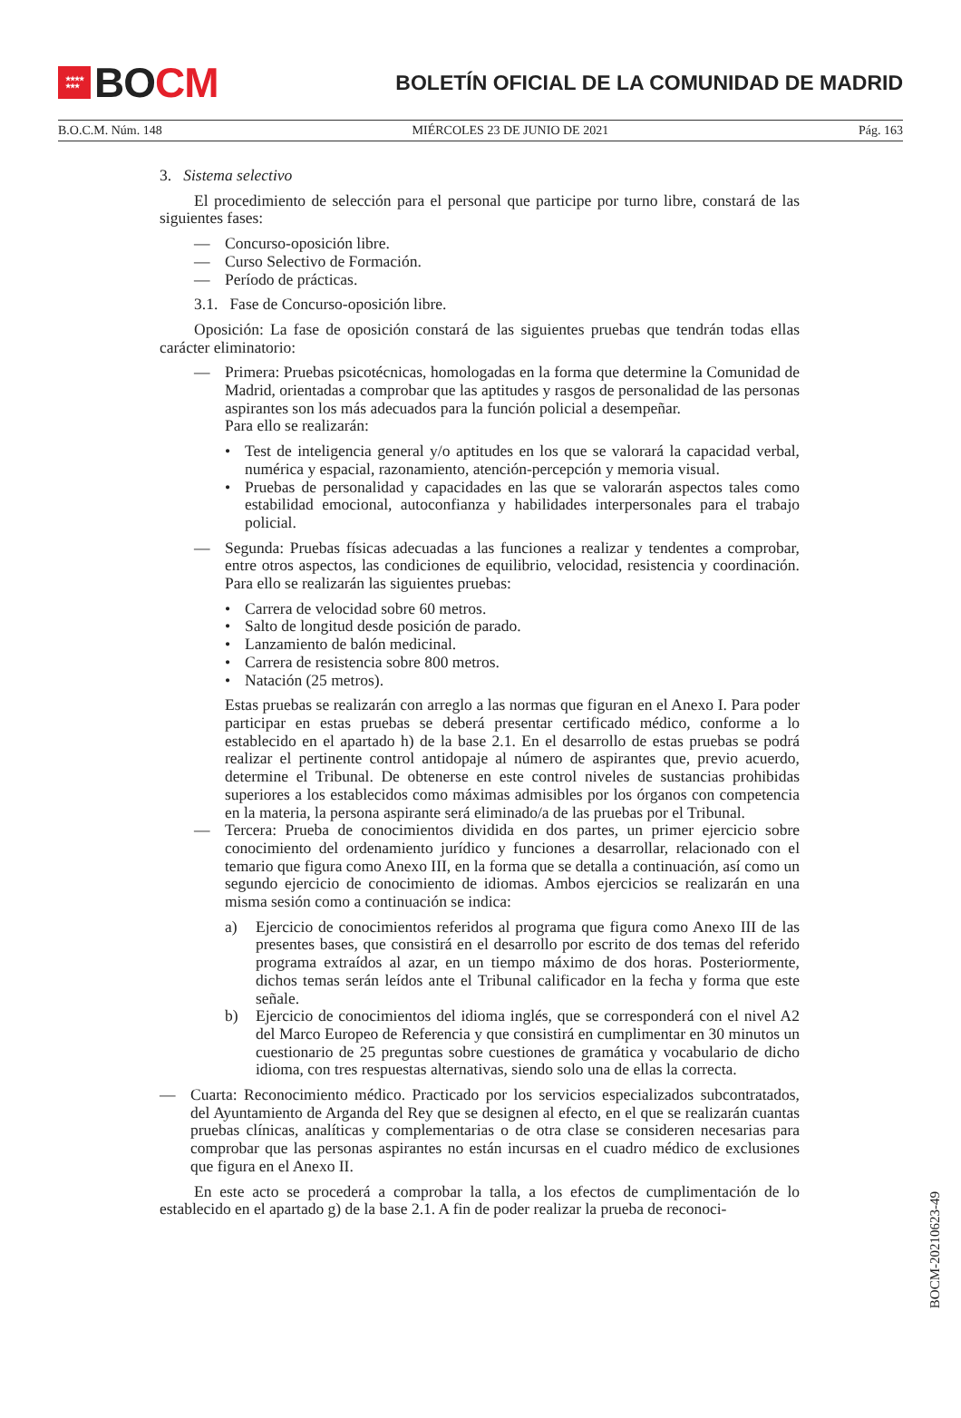★★★★
★★★
BO CM
BOLETÍN OFICIAL DE LA COMUNIDAD DE MADRID
B.O.C.M. Núm. 148 MIÉRCOLES 23 DE JUNIO DE 2021 Pág. 163
3. Sistema selectivo
El procedimiento de selección para el personal que participe por turno libre, constará de las siguientes fases:
— Concurso-oposición libre.
— Curso Selectivo de Formación.
— Período de prácticas.
3.1. Fase de Concurso-oposición libre.
Oposición: La fase de oposición constará de las siguientes pruebas que tendrán todas ellas carácter eliminatorio:
— Primera: Pruebas psicotécnicas, homologadas en la forma que determine la Comunidad de Madrid, orientadas a comprobar que las aptitudes y rasgos de personalidad de las personas aspirantes son los más adecuados para la función policial a desempeñar.
Para ello se realizarán:
• Test de inteligencia general y/o aptitudes en los que se valorará la capacidad verbal, numérica y espacial, razonamiento, atención-percepción y memoria visual.
• Pruebas de personalidad y capacidades en las que se valorarán aspectos tales como estabilidad emocional, autoconfianza y habilidades interpersonales para el trabajo policial.
— Segunda: Pruebas físicas adecuadas a las funciones a realizar y tendentes a comprobar, entre otros aspectos, las condiciones de equilibrio, velocidad, resistencia y coordinación. Para ello se realizarán las siguientes pruebas:
• Carrera de velocidad sobre 60 metros.
• Salto de longitud desde posición de parado.
• Lanzamiento de balón medicinal.
• Carrera de resistencia sobre 800 metros.
• Natación (25 metros).
Estas pruebas se realizarán con arreglo a las normas que figuran en el Anexo I. Para poder participar en estas pruebas se deberá presentar certificado médico, conforme a lo establecido en el apartado h) de la base 2.1. En el desarrollo de estas pruebas se podrá realizar el pertinente control antidopaje al número de aspirantes que, previo acuerdo, determine el Tribunal. De obtenerse en este control niveles de sustancias prohibidas superiores a los establecidos como máximas admisibles por los órganos con competencia en la materia, la persona aspirante será eliminado/a de las pruebas por el Tribunal.
— Tercera: Prueba de conocimientos dividida en dos partes, un primer ejercicio sobre conocimiento del ordenamiento jurídico y funciones a desarrollar, relacionado con el temario que figura como Anexo III, en la forma que se detalla a continuación, así como un segundo ejercicio de conocimiento de idiomas. Ambos ejercicios se realizarán en una misma sesión como a continuación se indica:
a) Ejercicio de conocimientos referidos al programa que figura como Anexo III de las presentes bases, que consistirá en el desarrollo por escrito de dos temas del referido programa extraídos al azar, en un tiempo máximo de dos horas. Posteriormente, dichos temas serán leídos ante el Tribunal calificador en la fecha y forma que este señale.
b) Ejercicio de conocimientos del idioma inglés, que se corresponderá con el nivel A2 del Marco Europeo de Referencia y que consistirá en cumplimentar en 30 minutos un cuestionario de 25 preguntas sobre cuestiones de gramática y vocabulario de dicho idioma, con tres respuestas alternativas, siendo solo una de ellas la correcta.
— Cuarta: Reconocimiento médico. Practicado por los servicios especializados subcontratados, del Ayuntamiento de Arganda del Rey que se designen al efecto, en el que se realizarán cuantas pruebas clínicas, analíticas y complementarias o de otra clase se consideren necesarias para comprobar que las personas aspirantes no están incursas en el cuadro médico de exclusiones que figura en el Anexo II.
En este acto se procederá a comprobar la talla, a los efectos de cumplimentación de lo establecido en el apartado g) de la base 2.1. A fin de poder realizar la prueba de reconoci-
BOCM-20210623-49